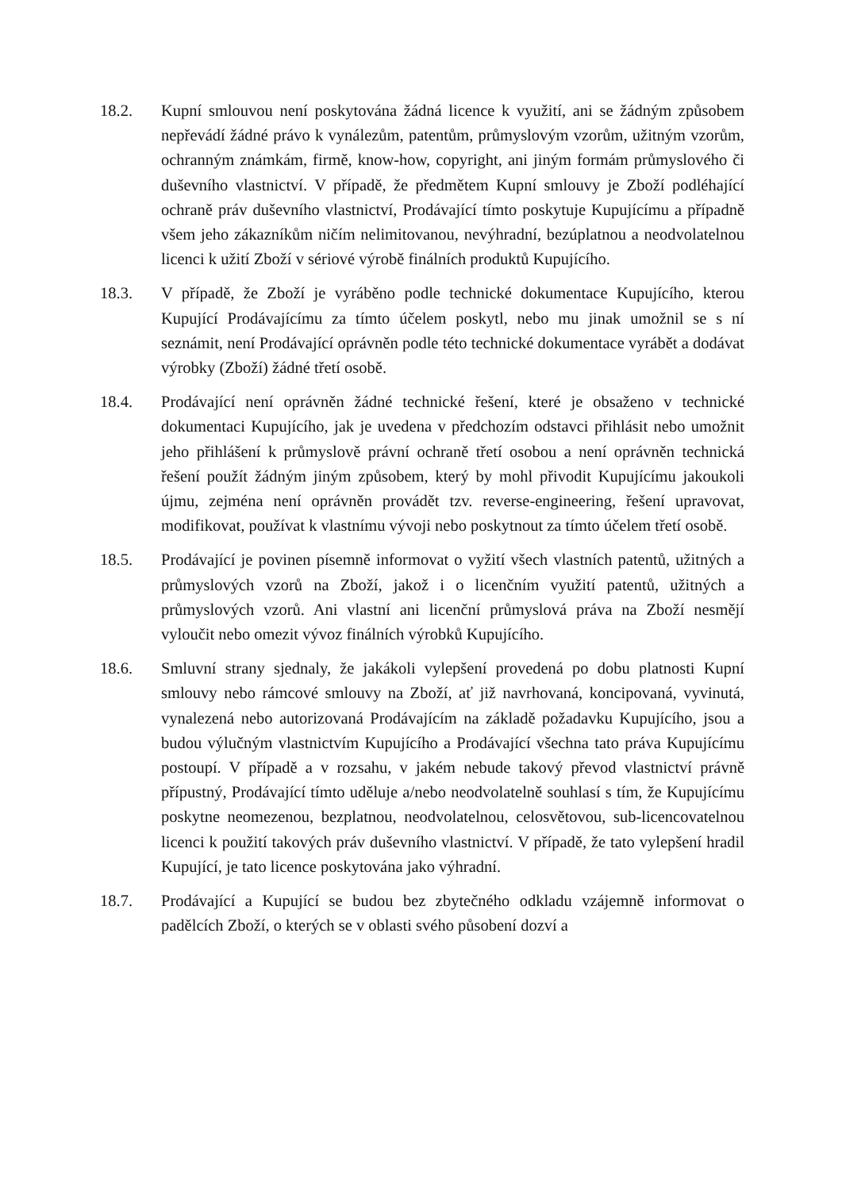18.2. Kupní smlouvou není poskytována žádná licence k využití, ani se žádným způsobem nepřevádí žádné právo k vynálezům, patentům, průmyslovým vzorům, užitným vzorům, ochranným známkám, firmě, know-how, copyright, ani jiným formám průmyslového či duševního vlastnictví. V případě, že předmětem Kupní smlouvy je Zboží podléhající ochraně práv duševního vlastnictví, Prodávající tímto poskytuje Kupujícímu a případně všem jeho zákazníkům ničím nelimitovanou, nevýhradní, bezúplatnou a neodvolatelnou licenci k užití Zboží v sériové výrobě finálních produktů Kupujícího.
18.3. V případě, že Zboží je vyráběno podle technické dokumentace Kupujícího, kterou Kupující Prodávajícímu za tímto účelem poskytl, nebo mu jinak umožnil se s ní seznámit, není Prodávající oprávněn podle této technické dokumentace vyrábět a dodávat výrobky (Zboží) žádné třetí osobě.
18.4. Prodávající není oprávněn žádné technické řešení, které je obsaženo v technické dokumentaci Kupujícího, jak je uvedena v předchozím odstavci přihlásit nebo umožnit jeho přihlášení k průmyslově právní ochraně třetí osobou a není oprávněn technická řešení použít žádným jiným způsobem, který by mohl přivodit Kupujícímu jakoukoli újmu, zejména není oprávněn provádět tzv. reverse-engineering, řešení upravovat, modifikovat, používat k vlastnímu vývoji nebo poskytnout za tímto účelem třetí osobě.
18.5. Prodávající je povinen písemně informovat o vyžití všech vlastních patentů, užitných a průmyslových vzorů na Zboží, jakož i o licenčním využití patentů, užitných a průmyslových vzorů. Ani vlastní ani licenční průmyslová práva na Zboží nesmějí vyloučit nebo omezit vývoz finálních výrobků Kupujícího.
18.6. Smluvní strany sjednaly, že jakákoli vylepšení provedená po dobu platnosti Kupní smlouvy nebo rámcové smlouvy na Zboží, ať již navrhovaná, koncipovaná, vyvinutá, vynalezená nebo autorizovaná Prodávajícím na základě požadavku Kupujícího, jsou a budou výlučným vlastnictvím Kupujícího a Prodávající všechna tato práva Kupujícímu postoupí. V případě a v rozsahu, v jakém nebude takový převod vlastnictví právně přípustný, Prodávající tímto uděluje a/nebo neodvolatelně souhlasí s tím, že Kupujícímu poskytne neomezenou, bezplatnou, neodvolatelnou, celosvětovou, sub-licencovatelnou licenci k použití takových práv duševního vlastnictví. V případě, že tato vylepšení hradil Kupující, je tato licence poskytována jako výhradní.
18.7. Prodávající a Kupující se budou bez zbytečného odkladu vzájemně informovat o padělcích Zboží, o kterých se v oblasti svého působení dozví a